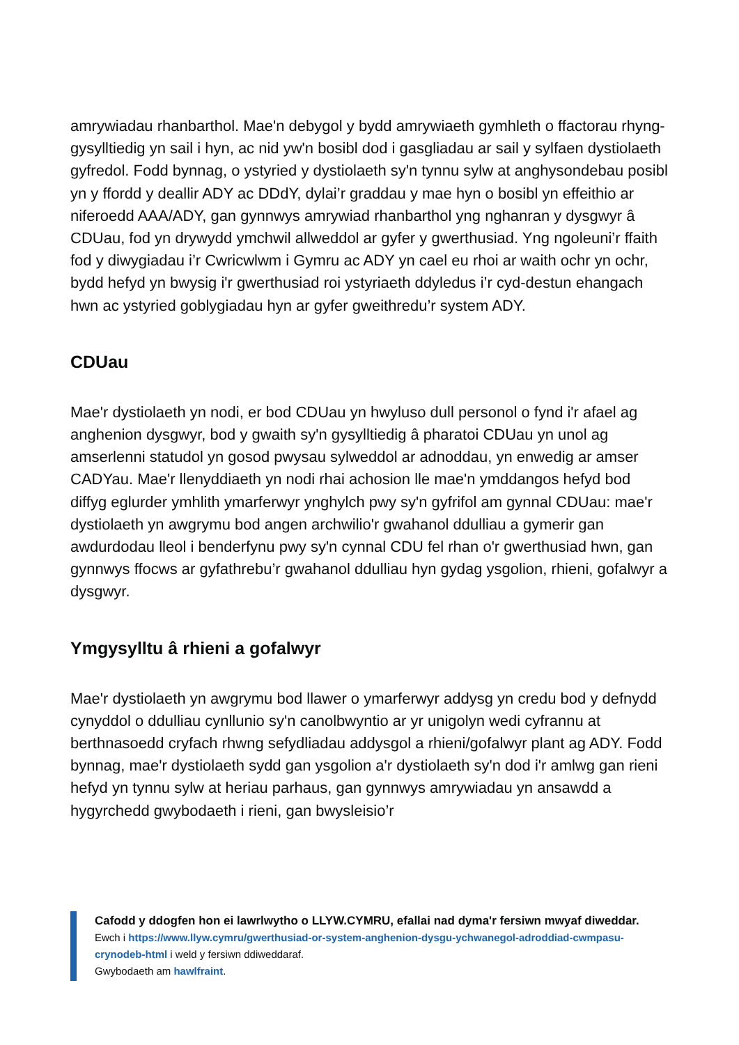amrywiadau rhanbarthol. Mae'n debygol y bydd amrywiaeth gymhleth o ffactorau rhyng-gysylltiedig yn sail i hyn, ac nid yw'n bosibl dod i gasgliadau ar sail y sylfaen dystiolaeth gyfredol. Fodd bynnag, o ystyried y dystiolaeth sy'n tynnu sylw at anghysondebau posibl yn y ffordd y deallir ADY ac DDdY, dylai’r graddau y mae hyn o bosibl yn effeithio ar niferoedd AAA/ADY, gan gynnwys amrywiad rhanbarthol yng nghanran y dysgwyr â CDUau, fod yn drywydd ymchwil allweddol ar gyfer y gwerthusiad. Yng ngoleuni’r ffaith fod y diwygiadau i’r Cwricwlwm i Gymru ac ADY yn cael eu rhoi ar waith ochr yn ochr, bydd hefyd yn bwysig i'r gwerthusiad roi ystyriaeth ddyledus i’r cyd-destun ehangach hwn ac ystyried goblygiadau hyn ar gyfer gweithredu’r system ADY.
CDUau
Mae'r dystiolaeth yn nodi, er bod CDUau yn hwyluso dull personol o fynd i'r afael ag anghenion dysgwyr, bod y gwaith sy'n gysylltiedig â pharatoi CDUau yn unol ag amserlenni statudol yn gosod pwysau sylweddol ar adnoddau, yn enwedig ar amser CADYau. Mae'r llenyddiaeth yn nodi rhai achosion lle mae'n ymddangos hefyd bod diffyg eglurder ymhlith ymarferwyr ynghylch pwy sy'n gyfrifol am gynnal CDUau: mae'r dystiolaeth yn awgrymu bod angen archwilio'r gwahanol ddulliau a gymerir gan awdurdodau lleol i benderfynu pwy sy'n cynnal CDU fel rhan o'r gwerthusiad hwn, gan gynnwys ffocws ar gyfathrebu’r gwahanol ddulliau hyn gydag ysgolion, rhieni, gofalwyr a dysgwyr.
Ymgysylltu â rhieni a gofalwyr
Mae'r dystiolaeth yn awgrymu bod llawer o ymarferwyr addysg yn credu bod y defnydd cynyddol o ddulliau cynllunio sy'n canolbwyntio ar yr unigolyn wedi cyfrannu at berthnasoedd cryfach rhwng sefydliadau addysgol a rhieni/gofalwyr plant ag ADY. Fodd bynnag, mae'r dystiolaeth sydd gan ysgolion a'r dystiolaeth sy'n dod i'r amlwg gan rieni hefyd yn tynnu sylw at heriau parhaus, gan gynnwys amrywiadau yn ansawdd a hygyrchedd gwybodaeth i rieni, gan bwysleisio’r
Cafodd y ddogfen hon ei lawrlwytho o LLYW.CYMRU, efallai nad dyma'r fersiwn mwyaf diweddar.
Ewch i https://www.llyw.cymru/gwerthusiad-or-system-anghenion-dysgu-ychwanegol-adroddiad-cwmpasu-crynodeb-html i weld y fersiwn ddiweddaraf.
Gwybodaeth am hawlfraint.